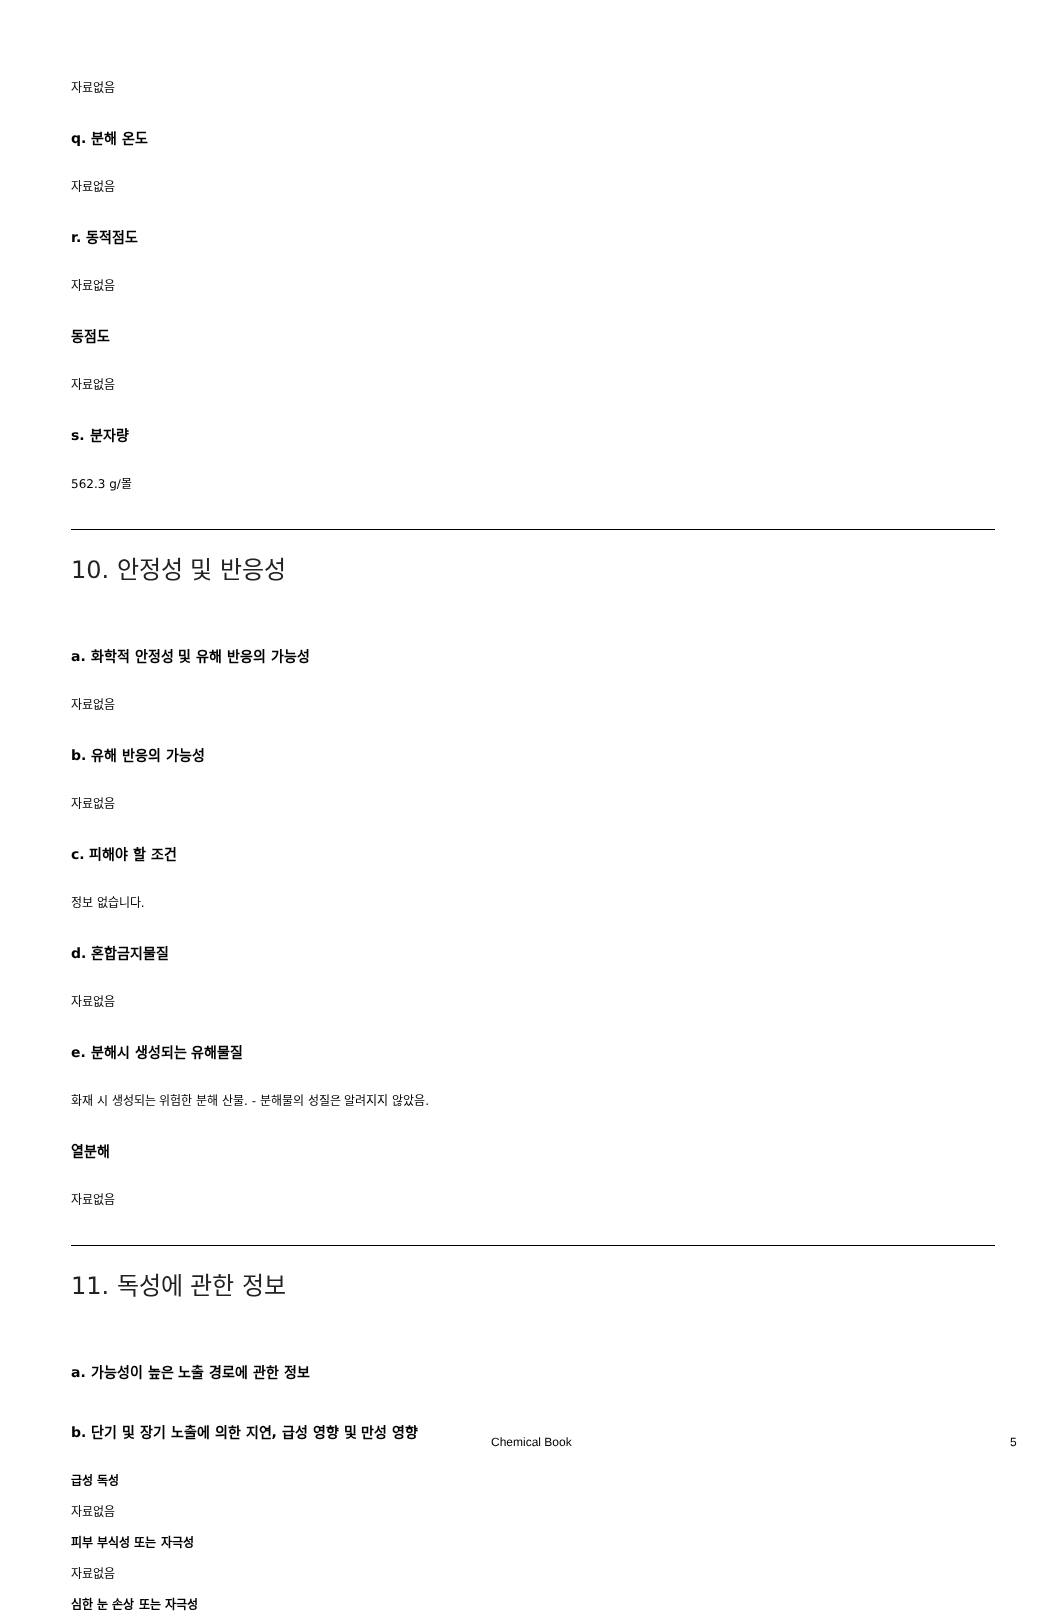자료없음
q. 분해 온도
자료없음
r. 동적점도
자료없음
동점도
자료없음
s. 분자량
562.3 g/몰
10. 안정성 및 반응성
a. 화학적 안정성 및 유해 반응의 가능성
자료없음
b. 유해 반응의 가능성
자료없음
c. 피해야 할 조건
정보 없습니다.
d. 혼합금지물질
자료없음
e. 분해시 생성되는 유해물질
화재 시 생성되는 위험한 분해 산물. - 분해물의 성질은 알려지지 않았음.
열분해
자료없음
11. 독성에 관한 정보
a. 가능성이 높은 노출 경로에 관한 정보
b. 단기 및 장기 노출에 의한 지연, 급성 영향 및 만성 영향
급성 독성
자료없음
피부 부식성 또는 자극성
자료없음
심한 눈 손상 또는 자극성
Chemical Book 5